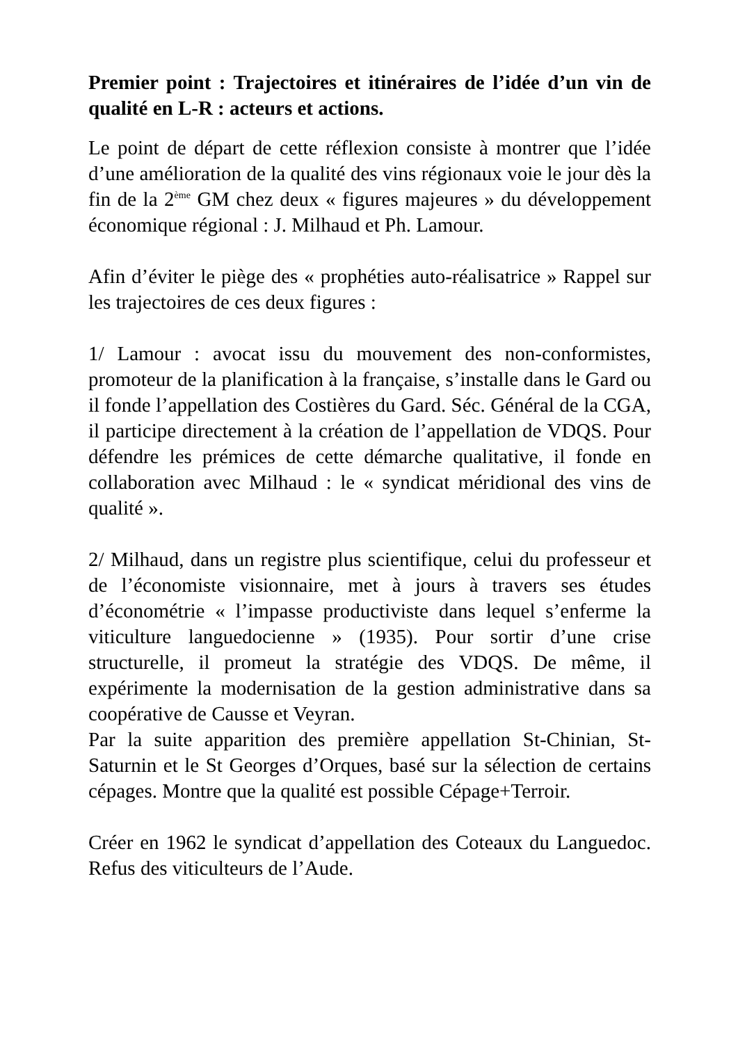Premier point : Trajectoires et itinéraires de l’idée d’un vin de qualité en L-R : acteurs et actions.
Le point de départ de cette réflexion consiste à montrer que l’idée d’une amélioration de la qualité des vins régionaux voie le jour dès la fin de la 2<sup>ème</sup> GM chez deux « figures majeures » du développement économique régional : J. Milhaud et Ph. Lamour.
Afin d’éviter le piège des « prophéties auto-réalisatrice » Rappel sur les trajectoires de ces deux figures :
1/ Lamour : avocat issu du mouvement des non-conformistes, promoteur de la planification à la française, s’installe dans le Gard ou il fonde l’appellation des Costières du Gard. Séc. Général de la CGA, il participe directement à la création de l’appellation de VDQS. Pour défendre les prémices de cette démarche qualitative, il fonde en collaboration avec Milhaud : le « syndicat méridional des vins de qualité ».
2/ Milhaud, dans un registre plus scientifique, celui du professeur et de l’économiste visionnaire, met à jours à travers ses études d’économétrie « l’impasse productiviste dans lequel s’enferme la viticulture languedocienne » (1935). Pour sortir d’une crise structurelle, il promeut la stratégie des VDQS. De même, il expérimente la modernisation de la gestion administrative dans sa coopérative de Causse et Veyran.
Par la suite apparition des première appellation St-Chinian, St-Saturnin et le St Georges d’Orques, basé sur la sélection de certains cépages. Montre que la qualité est possible Cépage+Terroir.
Créer en 1962 le syndicat d’appellation des Coteaux du Languedoc. Refus des viticulteurs de l’Aude.